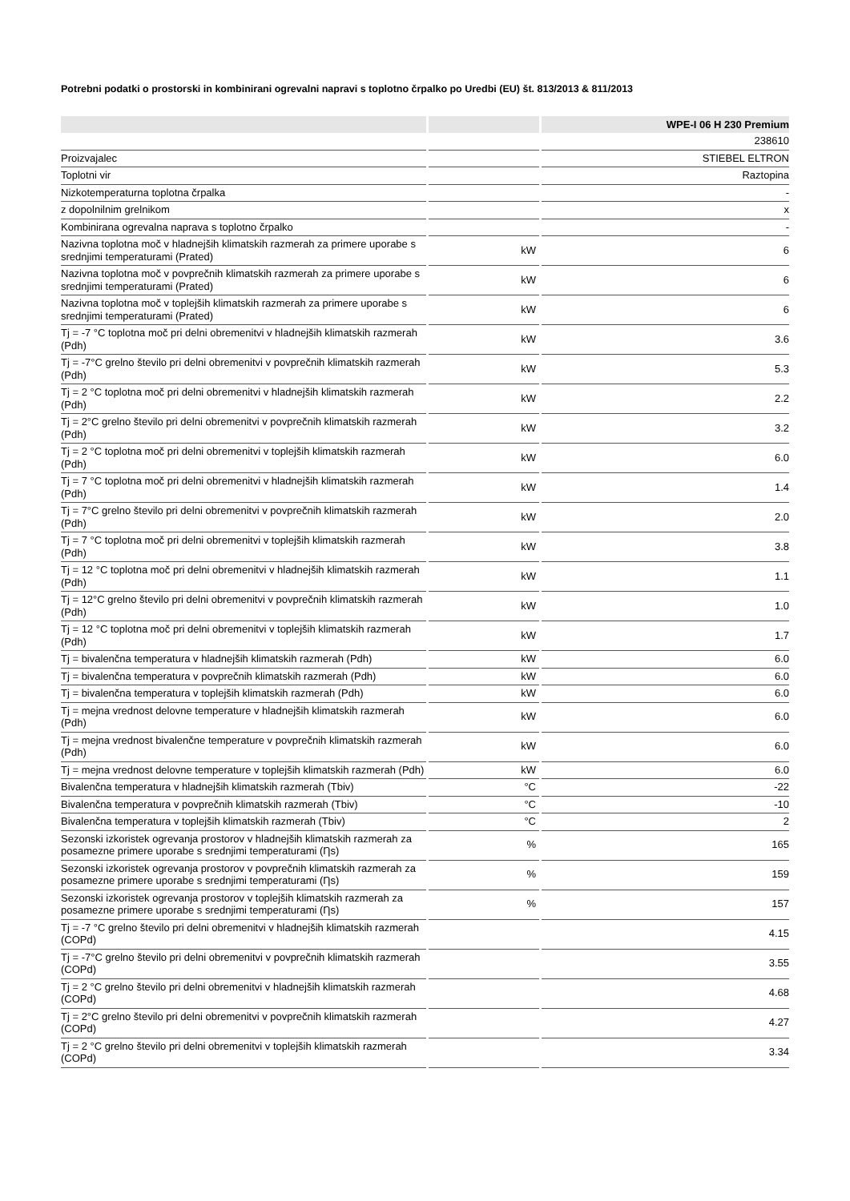Potrebni podatki o prostorski in kombinirani ogrevalni napravi s toplotno črpalko po Uredbi (EU) št. 813/2013 & 811/2013
| | | WPE-I 06 H 230 Premium |
| --- | --- | --- |
| | | 238610 |
| Proizvajalec | | STIEBEL ELTRON |
| Toplotni vir | | Raztopina |
| Nizkotemperaturna toplotna črpalka | | - |
| z dopolnilnim grelnikom | | x |
| Kombinirana ogrevalna naprava s toplotno črpalko | | - |
| Nazivna toplotna moč v hladnejših klimatskih razmerah za primere uporabe s srednjimi temperaturami (Prated) | kW | 6 |
| Nazivna toplotna moč v povprečnih klimatskih razmerah za primere uporabe s srednjimi temperaturami (Prated) | kW | 6 |
| Nazivna toplotna moč v toplejših klimatskih razmerah za primere uporabe s srednjimi temperaturami (Prated) | kW | 6 |
| Tj = -7 °C toplotna moč pri delni obremenitvi v hladnejših klimatskih razmerah (Pdh) | kW | 3.6 |
| Tj = -7°C grelno število pri delni obremenitvi v povprečnih klimatskih razmerah (Pdh) | kW | 5.3 |
| Tj = 2 °C toplotna moč pri delni obremenitvi v hladnejših klimatskih razmerah (Pdh) | kW | 2.2 |
| Tj = 2°C grelno število pri delni obremenitvi v povprečnih klimatskih razmerah (Pdh) | kW | 3.2 |
| Tj = 2 °C toplotna moč pri delni obremenitvi v toplejših klimatskih razmerah (Pdh) | kW | 6.0 |
| Tj = 7 °C toplotna moč pri delni obremenitvi v hladnejših klimatskih razmerah (Pdh) | kW | 1.4 |
| Tj = 7°C grelno število pri delni obremenitvi v povprečnih klimatskih razmerah (Pdh) | kW | 2.0 |
| Tj = 7 °C toplotna moč pri delni obremenitvi v toplejših klimatskih razmerah (Pdh) | kW | 3.8 |
| Tj = 12 °C toplotna moč pri delni obremenitvi v hladnejših klimatskih razmerah (Pdh) | kW | 1.1 |
| Tj = 12°C grelno število pri delni obremenitvi v povprečnih klimatskih razmerah (Pdh) | kW | 1.0 |
| Tj = 12 °C toplotna moč pri delni obremenitvi v toplejših klimatskih razmerah (Pdh) | kW | 1.7 |
| Tj = bivalenčna temperatura v hladnejših klimatskih razmerah (Pdh) | kW | 6.0 |
| Tj = bivalenčna temperatura v povprečnih klimatskih razmerah (Pdh) | kW | 6.0 |
| Tj = bivalenčna temperatura v toplejših klimatskih razmerah (Pdh) | kW | 6.0 |
| Tj = mejna vrednost delovne temperature v hladnejših klimatskih razmerah (Pdh) | kW | 6.0 |
| Tj = mejna vrednost bivalenčne temperature v povprečnih klimatskih razmerah (Pdh) | kW | 6.0 |
| Tj = mejna vrednost delovne temperature v toplejših klimatskih razmerah (Pdh) | kW | 6.0 |
| Bivalenčna temperatura v hladnejših klimatskih razmerah (Tbiv) | °C | -22 |
| Bivalenčna temperatura v povprečnih klimatskih razmerah (Tbiv) | °C | -10 |
| Bivalenčna temperatura v toplejših klimatskih razmerah (Tbiv) | °C | 2 |
| Sezonski izkoristek ogrevanja prostorov v hladnejših klimatskih razmerah za posamezne primere uporabe s srednjimi temperaturami (Ƞs) | % | 165 |
| Sezonski izkoristek ogrevanja prostorov v povprečnih klimatskih razmerah za posamezne primere uporabe s srednjimi temperaturami (Ƞs) | % | 159 |
| Sezonski izkoristek ogrevanja prostorov v toplejših klimatskih razmerah za posamezne primere uporabe s srednjimi temperaturami (Ƞs) | % | 157 |
| Tj = -7 °C grelno število pri delni obremenitvi v hladnejših klimatskih razmerah (COPd) | | 4.15 |
| Tj = -7°C grelno število pri delni obremenitvi v povprečnih klimatskih razmerah (COPd) | | 3.55 |
| Tj = 2 °C grelno število pri delni obremenitvi v hladnejših klimatskih razmerah (COPd) | | 4.68 |
| Tj = 2°C grelno število pri delni obremenitvi v povprečnih klimatskih razmerah (COPd) | | 4.27 |
| Tj = 2 °C grelno število pri delni obremenitvi v toplejših klimatskih razmerah (COPd) | | 3.34 |